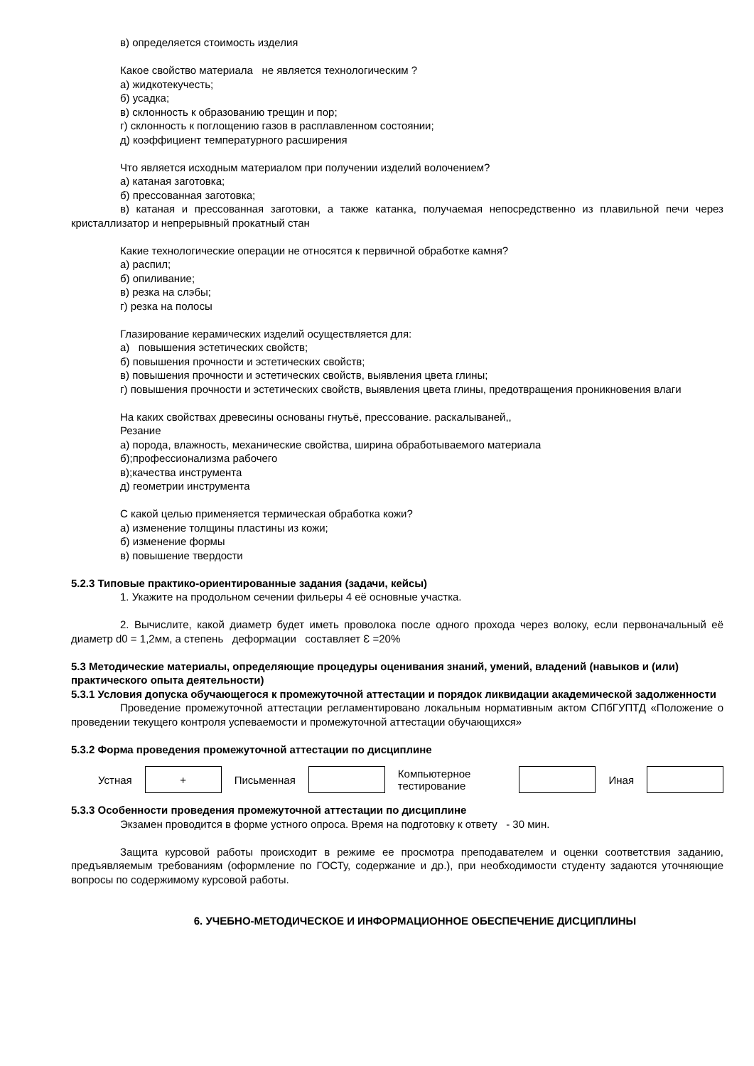в) определяется стоимость изделия
Какое свойство материала не является технологическим ?
а) жидкотекучесть;
б) усадка;
в) склонность к образованию трещин и пор;
г) склонность к поглощению газов в расплавленном состоянии;
д) коэффициент температурного расширения
Что является исходным материалом при получении изделий волочением?
а) катаная заготовка;
б) прессованная заготовка;
в) катаная и прессованная заготовки, а также катанка, получаемая непосредственно из плавильной печи через кристаллизатор и непрерывный прокатный стан
Какие технологические операции не относятся к первичной обработке камня?
а) распил;
б) опиливание;
в) резка на слэбы;
г) резка на полосы
Глазирование керамических изделий осуществляется для:
а) повышения эстетических свойств;
б) повышения прочности и эстетических свойств;
в) повышения прочности и эстетических свойств, выявления цвета глины;
г) повышения прочности и эстетических свойств, выявления цвета глины, предотвращения проникновения влаги
На каких свойствах древесины основаны гнутьё, прессование. раскалываней,,
Резание
а) порода, влажность, механические свойства, ширина обработываемого материала
б);профессионализма рабочего
в);качества инструмента
д) геометрии инструмента
С какой целью применяется термическая обработка кожи?
а) изменение толщины пластины из кожи;
б) изменение формы
в) повышение твердости
5.2.3 Типовые практико-ориентированные задания (задачи, кейсы)
1. Укажите на продольном сечении фильеры 4 её основные участка.
2. Вычислите, какой диаметр будет иметь проволока после одного прохода через волоку, если первоначальный её диаметр d0 = 1,2мм, а степень деформации составляет Ɛ =20%
5.3 Методические материалы, определяющие процедуры оценивания знаний, умений, владений (навыков и (или) практического опыта деятельности)
5.3.1 Условия допуска обучающегося к промежуточной аттестации и порядок ликвидации академической задолженности
Проведение промежуточной аттестации регламентировано локальным нормативным актом СПбГУПТД «Положение о проведении текущего контроля успеваемости и промежуточной аттестации обучающихся»
5.3.2 Форма проведения промежуточной аттестации по дисциплине
| Устная | + | Письменная | | Компьютерное тестирование | | Иная | |
5.3.3 Особенности проведения промежуточной аттестации по дисциплине
Экзамен проводится в форме устного опроса. Время на подготовку к ответу - 30 мин.
Защита курсовой работы происходит в режиме ее просмотра преподавателем и оценки соответствия заданию, предъявляемым требованиям (оформление по ГОСТу, содержание и др.), при необходимости студенту задаются уточняющие вопросы по содержимому курсовой работы.
6. УЧЕБНО-МЕТОДИЧЕСКОЕ И ИНФОРМАЦИОННОЕ ОБЕСПЕЧЕНИЕ ДИСЦИПЛИНЫ